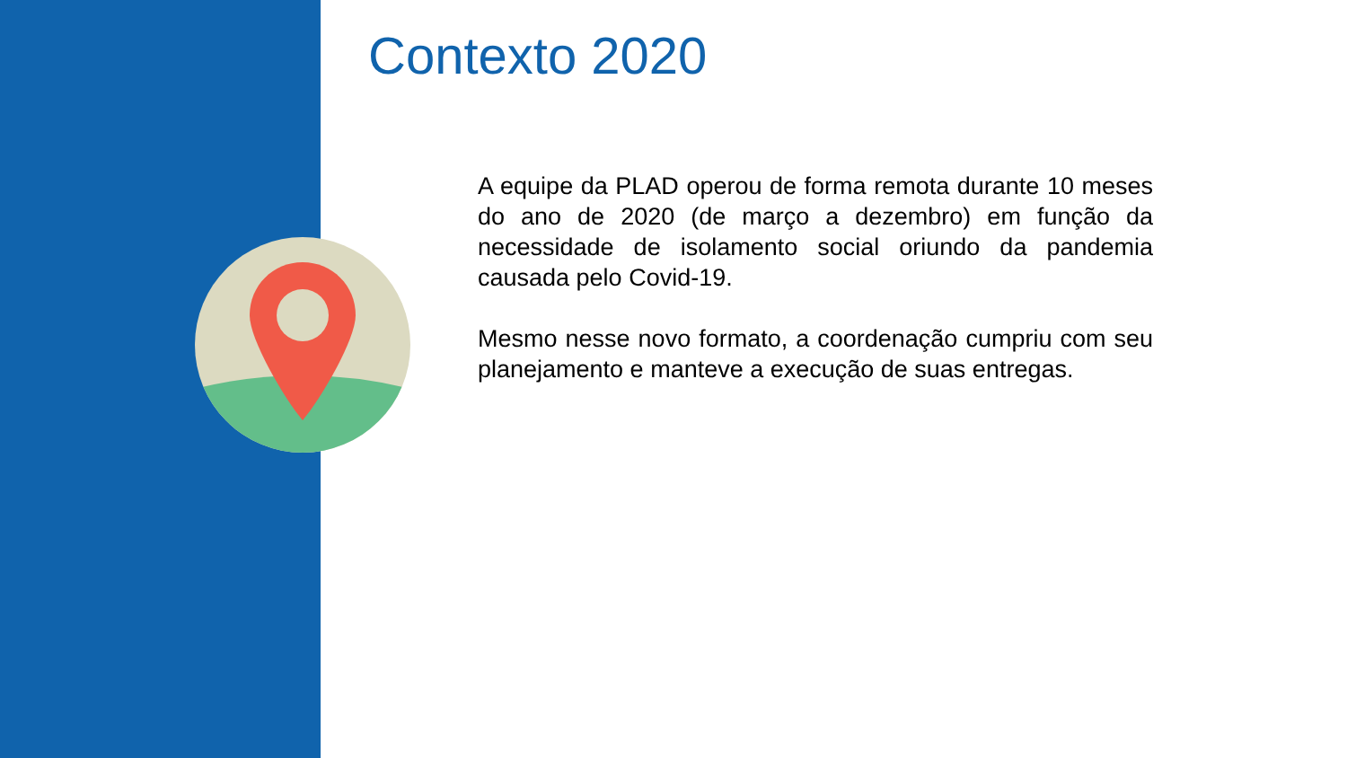Contexto 2020
A equipe da PLAD operou de forma remota durante 10 meses do ano de 2020 (de março a dezembro) em função da necessidade de isolamento social oriundo da pandemia causada pelo Covid-19.
Mesmo nesse novo formato, a coordenação cumpriu com seu planejamento e manteve a execução de suas entregas.